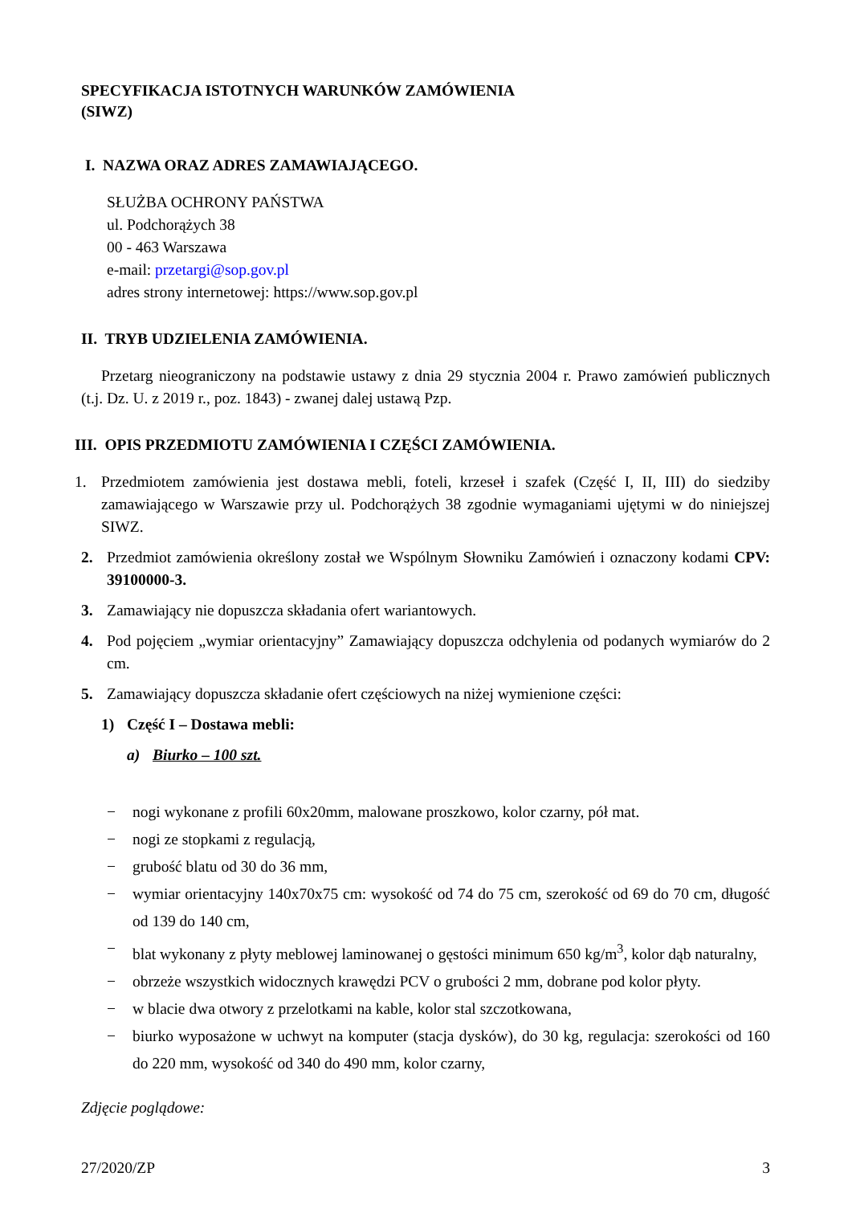SPECYFIKACJA ISTOTNYCH WARUNKÓW ZAMÓWIENIA
(SIWZ)
I. NAZWA ORAZ ADRES ZAMAWIAJĄCEGO.
SŁUŻBA OCHRONY PAŃSTWA
ul. Podchorążych 38
00 - 463 Warszawa
e-mail: przetargi@sop.gov.pl
adres strony internetowej: https://www.sop.gov.pl
II. TRYB UDZIELENIA ZAMÓWIENIA.
Przetarg nieograniczony na podstawie ustawy z dnia 29 stycznia 2004 r. Prawo zamówień publicznych (t.j. Dz. U. z 2019 r., poz. 1843) - zwanej dalej ustawą Pzp.
III. OPIS PRZEDMIOTU ZAMÓWIENIA I CZĘŚCI ZAMÓWIENIA.
1. Przedmiotem zamówienia jest dostawa mebli, foteli, krzeseł i szafek (Część I, II, III) do siedziby zamawiającego w Warszawie przy ul. Podchorążych 38 zgodnie wymaganiami ujętymi w do niniejszej SIWZ.
2. Przedmiot zamówienia określony został we Wspólnym Słowniku Zamówień i oznaczony kodami CPV: 39100000-3.
3. Zamawiający nie dopuszcza składania ofert wariantowych.
4. Pod pojęciem „wymiar orientacyjny” Zamawiający dopuszcza odchylenia od podanych wymiarów do 2 cm.
5. Zamawiający dopuszcza składanie ofert częściowych na niżej wymienione części:
1) Część I – Dostawa mebli:
a) Biurko – 100 szt.
− nogi wykonane z profili 60x20mm, malowane proszkowo, kolor czarny, pół mat.
− nogi ze stopkami z regulacją,
− grubość blatu od 30 do 36 mm,
− wymiar orientacyjny 140x70x75 cm: wysokość od 74 do 75 cm, szerokość od 69 do 70 cm, długość od 139 do 140 cm,
− blat wykonany z płyty meblowej laminowanej o gęstości minimum 650 kg/m<sup>3</sup>, kolor dąb naturalny,
− obrzeże wszystkich widocznych krawędzi PCV o grubości 2 mm, dobrane pod kolor płyty.
− w blacie dwa otwory z przelotkami na kable, kolor stal szczotkowana,
− biurko wyposażone w uchwyt na komputer (stacja dysków), do 30 kg, regulacja: szerokości od 160 do 220 mm, wysokość od 340 do 490 mm, kolor czarny,
Zdjęcie poglądowe:
27/2020/ZP 3